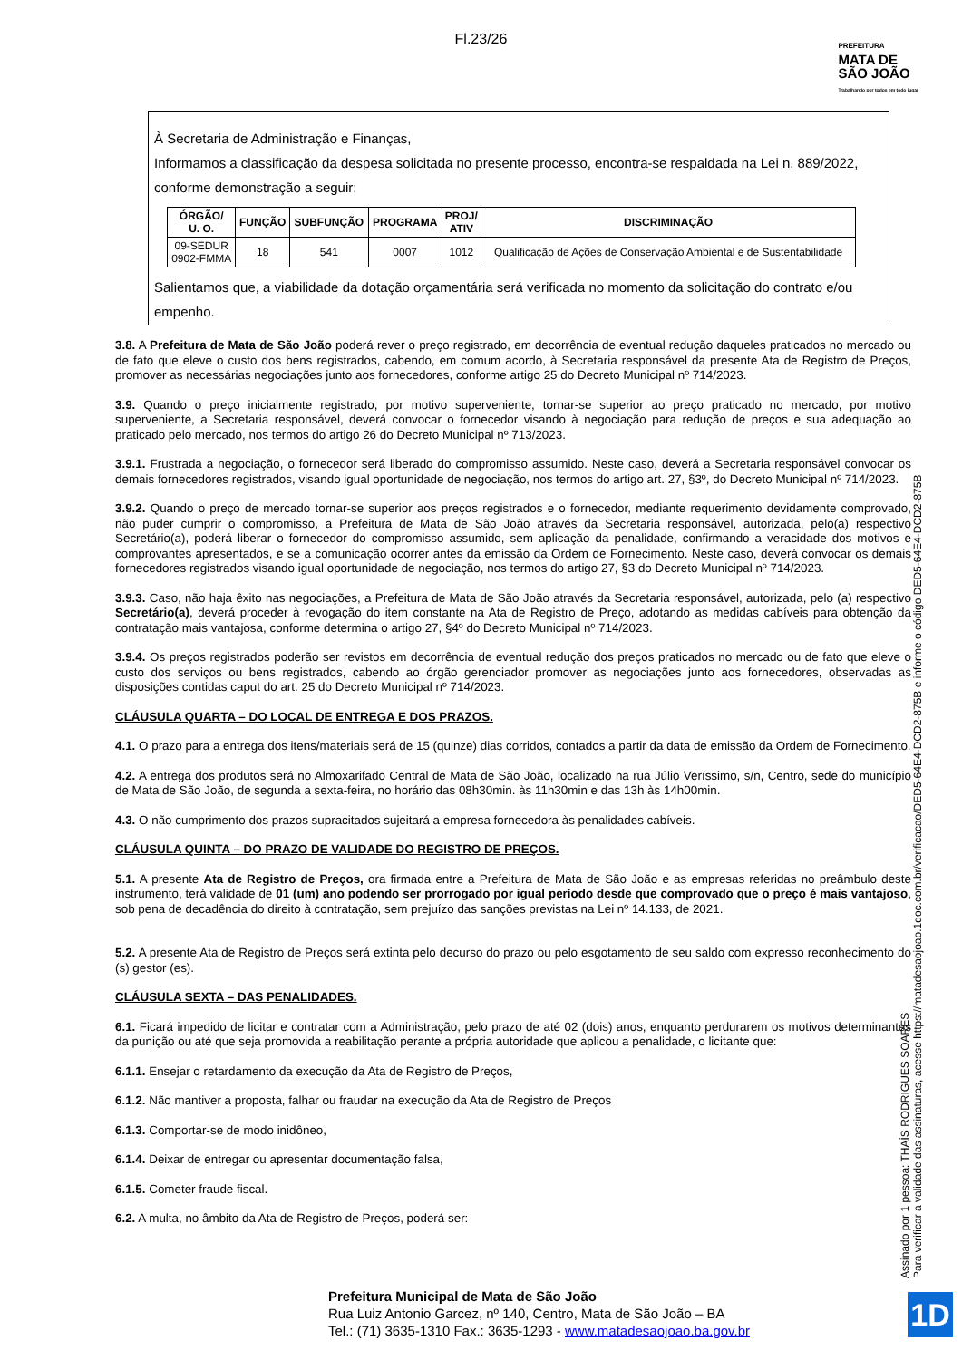Fl.23/26
PREFEITURA
MATA DE
SÃO JOÃO
Trabalhando por todos em todo lugar
À Secretaria de Administração e Finanças,
Informamos a classificação da despesa solicitada no presente processo, encontra-se respaldada na Lei n. 889/2022, conforme demonstração a seguir:
| ÓRGÃO/ U. O. | FUNÇÃO | SUBFUNÇÃO | PROGRAMA | PROJ/ ATIV | DISCRIMINAÇÃO |
| --- | --- | --- | --- | --- | --- |
| 09-SEDUR 0902-FMMA | 18 | 541 | 0007 | 1012 | Qualificação de Ações de Conservação Ambiental e de Sustentabilidade |
Salientamos que, a viabilidade da dotação orçamentária será verificada no momento da solicitação do contrato e/ou empenho.
3.8. A Prefeitura de Mata de São João poderá rever o preço registrado, em decorrência de eventual redução daqueles praticados no mercado ou de fato que eleve o custo dos bens registrados, cabendo, em comum acordo, à Secretaria responsável da presente Ata de Registro de Preços, promover as necessárias negociações junto aos fornecedores, conforme artigo 25 do Decreto Municipal nº 714/2023.
3.9. Quando o preço inicialmente registrado, por motivo superveniente, tornar-se superior ao preço praticado no mercado, por motivo superveniente, a Secretaria responsável, deverá convocar o fornecedor visando à negociação para redução de preços e sua adequação ao praticado pelo mercado, nos termos do artigo 26 do Decreto Municipal nº 713/2023.
3.9.1. Frustrada a negociação, o fornecedor será liberado do compromisso assumido. Neste caso, deverá a Secretaria responsável convocar os demais fornecedores registrados, visando igual oportunidade de negociação, nos termos do artigo art. 27, §3º, do Decreto Municipal nº 714/2023.
3.9.2. Quando o preço de mercado tornar-se superior aos preços registrados e o fornecedor, mediante requerimento devidamente comprovado, não puder cumprir o compromisso, a Prefeitura de Mata de São João através da Secretaria responsável, autorizada, pelo(a) respectivo Secretário(a), poderá liberar o fornecedor do compromisso assumido, sem aplicação da penalidade, confirmando a veracidade dos motivos e comprovantes apresentados, e se a comunicação ocorrer antes da emissão da Ordem de Fornecimento. Neste caso, deverá convocar os demais fornecedores registrados visando igual oportunidade de negociação, nos termos do artigo 27, §3 do Decreto Municipal nº 714/2023.
3.9.3. Caso, não haja êxito nas negociações, a Prefeitura de Mata de São João através da Secretaria responsável, autorizada, pelo (a) respectivo Secretário(a), deverá proceder à revogação do item constante na Ata de Registro de Preço, adotando as medidas cabíveis para obtenção da contratação mais vantajosa, conforme determina o artigo 27, §4º do Decreto Municipal nº 714/2023.
3.9.4. Os preços registrados poderão ser revistos em decorrência de eventual redução dos preços praticados no mercado ou de fato que eleve o custo dos serviços ou bens registrados, cabendo ao órgão gerenciador promover as negociações junto aos fornecedores, observadas as disposições contidas caput do art. 25 do Decreto Municipal nº 714/2023.
CLÁUSULA QUARTA – DO LOCAL DE ENTREGA E DOS PRAZOS.
4.1. O prazo para a entrega dos itens/materiais será de 15 (quinze) dias corridos, contados a partir da data de emissão da Ordem de Fornecimento.
4.2. A entrega dos produtos será no Almoxarifado Central de Mata de São João, localizado na rua Júlio Veríssimo, s/n, Centro, sede do município de Mata de São João, de segunda a sexta-feira, no horário das 08h30min. às 11h30min e das 13h às 14h00min.
4.3. O não cumprimento dos prazos supracitados sujeitará a empresa fornecedora às penalidades cabíveis.
CLÁUSULA QUINTA – DO PRAZO DE VALIDADE DO REGISTRO DE PREÇOS.
5.1. A presente Ata de Registro de Preços, ora firmada entre a Prefeitura de Mata de São João e as empresas referidas no preâmbulo deste instrumento, terá validade de 01 (um) ano podendo ser prorrogado por igual período desde que comprovado que o preço é mais vantajoso, sob pena de decadência do direito à contratação, sem prejuízo das sanções previstas na Lei nº 14.133, de 2021.
5.2. A presente Ata de Registro de Preços será extinta pelo decurso do prazo ou pelo esgotamento de seu saldo com expresso reconhecimento do (s) gestor (es).
CLÁUSULA SEXTA – DAS PENALIDADES.
6.1. Ficará impedido de licitar e contratar com a Administração, pelo prazo de até 02 (dois) anos, enquanto perdurarem os motivos determinantes da punição ou até que seja promovida a reabilitação perante a própria autoridade que aplicou a penalidade, o licitante que:
6.1.1. Ensejar o retardamento da execução da Ata de Registro de Preços,
6.1.2. Não mantiver a proposta, falhar ou fraudar na execução da Ata de Registro de Preços
6.1.3. Comportar-se de modo inidôneo,
6.1.4. Deixar de entregar ou apresentar documentação falsa,
6.1.5. Cometer fraude fiscal.
6.2. A multa, no âmbito da Ata de Registro de Preços, poderá ser:
Assinado por 1 pessoa: THAÍS RODRIGUES SOARES
Para verificar a validade das assinaturas, acesse https://matadesaojoao.1doc.com.br/verificacao/DED5-64E4-DCD2-875B e informe o código DED5-64E4-DCD2-875B
Prefeitura Municipal de Mata de São João
Rua Luiz Antonio Garcez, nº 140, Centro, Mata de São João – BA
Tel.: (71) 3635-1310 Fax.: 3635-1293 - www.matadesaojoao.ba.gov.br
1D